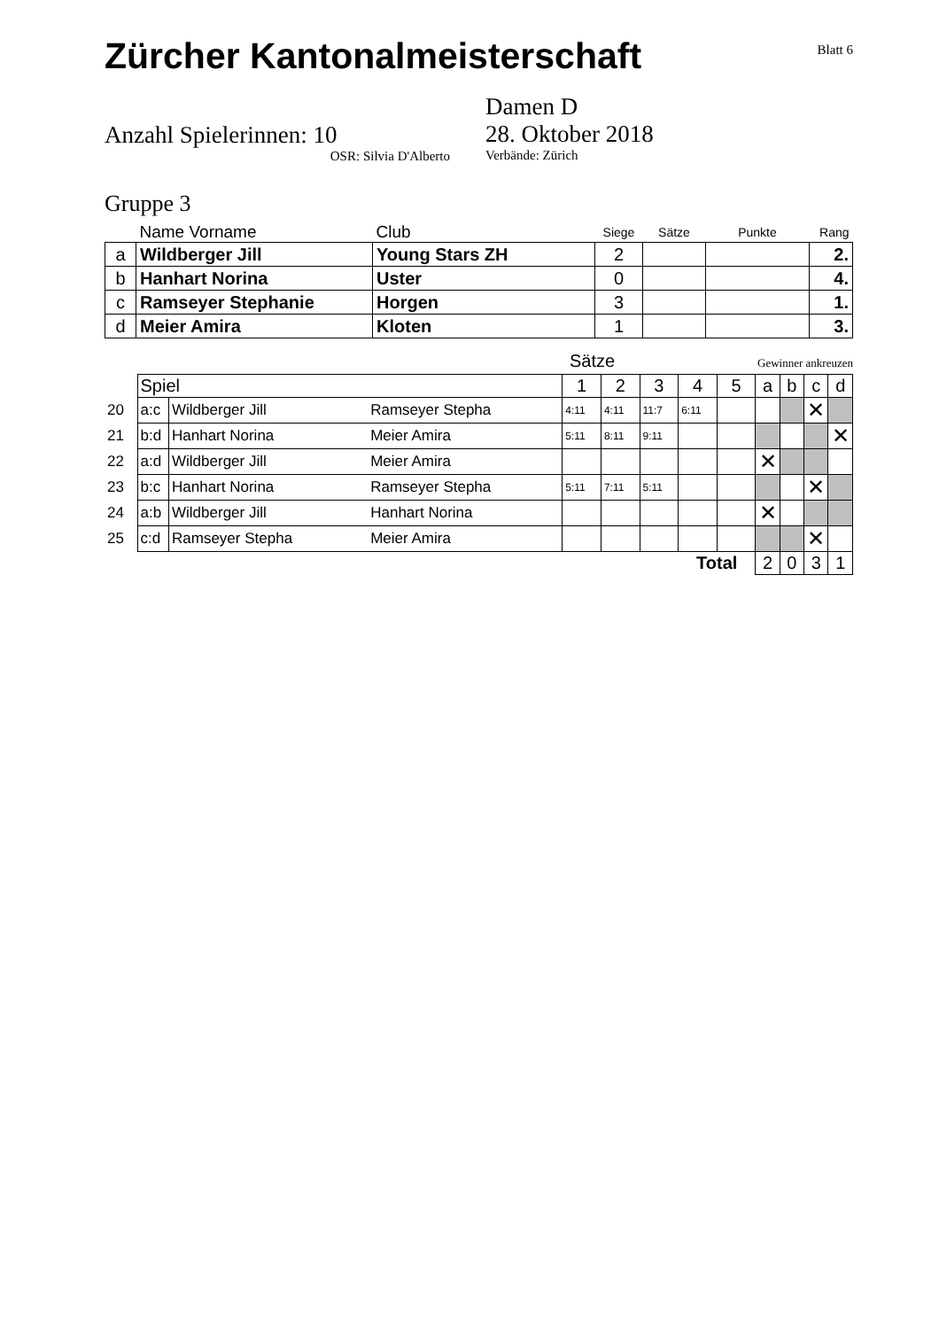Zürcher Kantonalmeisterschaft
Blatt 6
Anzahl Spielerinnen: 10
OSR: Silvia D'Alberto
Damen D
28. Oktober 2018
Verbände: Zürich
Gruppe 3
| | Name Vorname | Club | Siege | Sätze | Punkte | Rang |
| --- | --- | --- | --- | --- | --- | --- |
| a | Wildberger Jill | Young Stars ZH | 2 | | | 2. |
| b | Hanhart Norina | Uster | 0 | | | 4. |
| c | Ramseyer Stephanie | Horgen | 3 | | | 1. |
| d | Meier Amira | Kloten | 1 | | | 3. |
Sätze Gewinner ankreuzen
| | Spiel | | | 1 | 2 | 3 | 4 | 5 | a | b | c | d |
| 20 | a:c | Wildberger Jill | Ramseyer Stepha | 4:11 | 4:11 | 11:7 | 6:11 | | | | ✕ | |
| 21 | b:d | Hanhart Norina | Meier Amira | 5:11 | 8:11 | 9:11 | | | | | | ✕ |
| 22 | a:d | Wildberger Jill | Meier Amira | | | | | | ✕ | | | |
| 23 | b:c | Hanhart Norina | Ramseyer Stepha | 5:11 | 7:11 | 5:11 | | | | | ✕ | |
| 24 | a:b | Wildberger Jill | Hanhart Norina | | | | | | ✕ | | | |
| 25 | c:d | Ramseyer Stepha | Meier Amira | | | | | | | | ✕ | |
| Total | | | | | | | | | 2 | 0 | 3 | 1 |